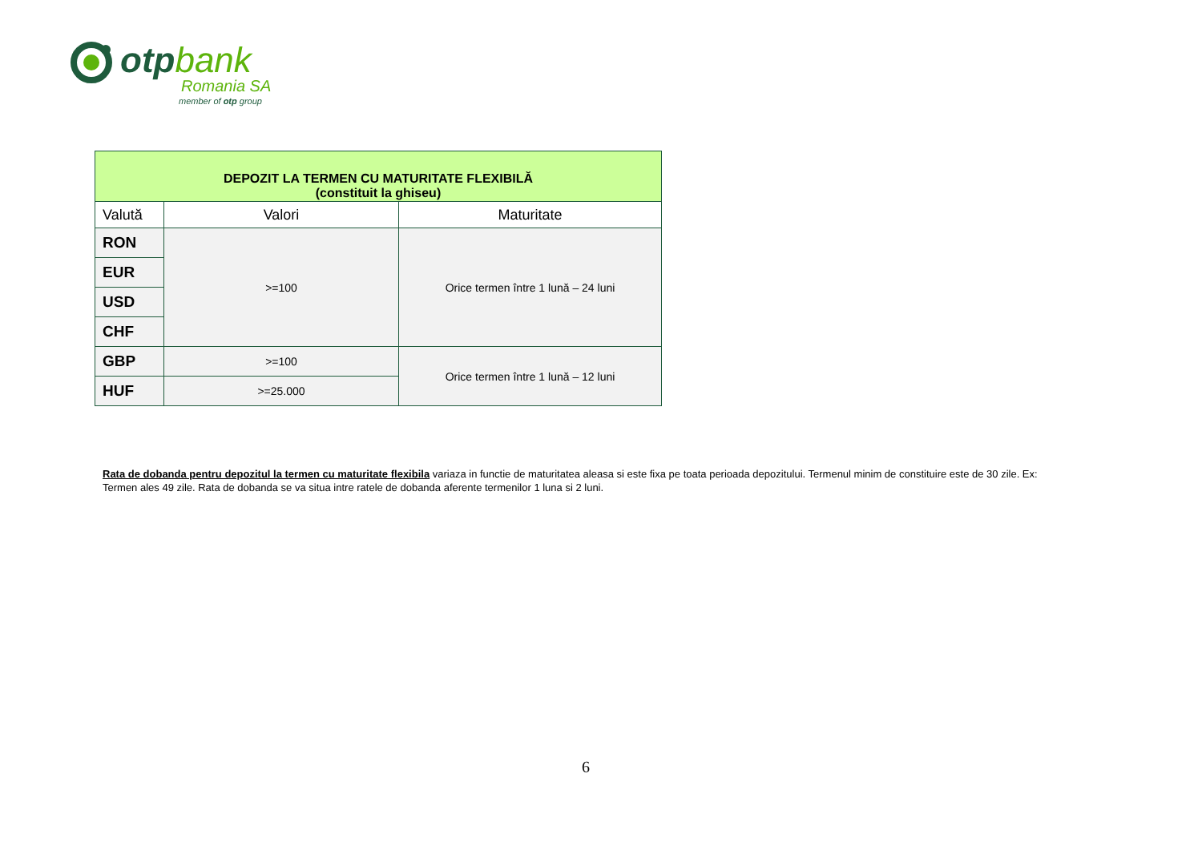otpbank
Romania SA
member of otp group
| DEPOZIT LA TERMEN CU MATURITATE FLEXIBILĂ (constituit la ghiseu) | | |
| Valută | Valori | Maturitate |
| RON | >=100 | Orice termen între 1 lună – 24 luni |
| EUR | | |
| USD | | |
| CHF | | |
| GBP | >=100 | Orice termen între 1 lună – 12 luni |
| HUF | >=25.000 | |
Rata de dobanda pentru depozitul la termen cu maturitate flexibila variaza in functie de maturitatea aleasa si este fixa pe toata perioada depozitului. Termenul minim de constituire este de 30 zile. Ex: Termen ales 49 zile. Rata de dobanda se va situa intre ratele de dobanda aferente termenilor 1 luna si 2 luni.
6